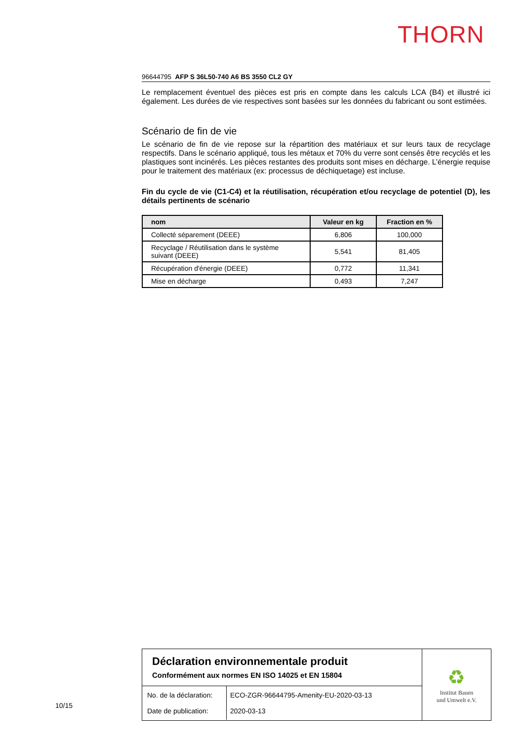THORN
96644795 AFP S 36L50-740 A6 BS 3550 CL2 GY
Le remplacement éventuel des pièces est pris en compte dans les calculs LCA (B4) et illustré ici également. Les durées de vie respectives sont basées sur les données du fabricant ou sont estimées.
Scénario de fin de vie
Le scénario de fin de vie repose sur la répartition des matériaux et sur leurs taux de recyclage respectifs. Dans le scénario appliqué, tous les métaux et 70% du verre sont censés être recyclés et les plastiques sont incinérés. Les pièces restantes des produits sont mises en décharge. L’énergie requise pour le traitement des matériaux (ex: processus de déchiquetage) est incluse.
Fin du cycle de vie (C1-C4) et la réutilisation, récupération et/ou recyclage de potentiel (D), les détails pertinents de scénario
| nom | Valeur en kg | Fraction en % |
| --- | --- | --- |
| Collecté séparement (DEEE) | 6,806 | 100,000 |
| Recyclage / Réutilisation dans le système suivant (DEEE) | 5,541 | 81,405 |
| Récupération d'énergie (DEEE) | 0,772 | 11,341 |
| Mise en décharge | 0,493 | 7,247 |
Déclaration environnementale produit
Conformément aux normes EN ISO 14025 et EN 15804
| No. de la déclaration: Date de publication: | ECO-ZGR-96644795-Amenity-EU-2020-03-13 2020-03-13 |
♻
Institut Bauen
und Umwelt e.V.
10/15